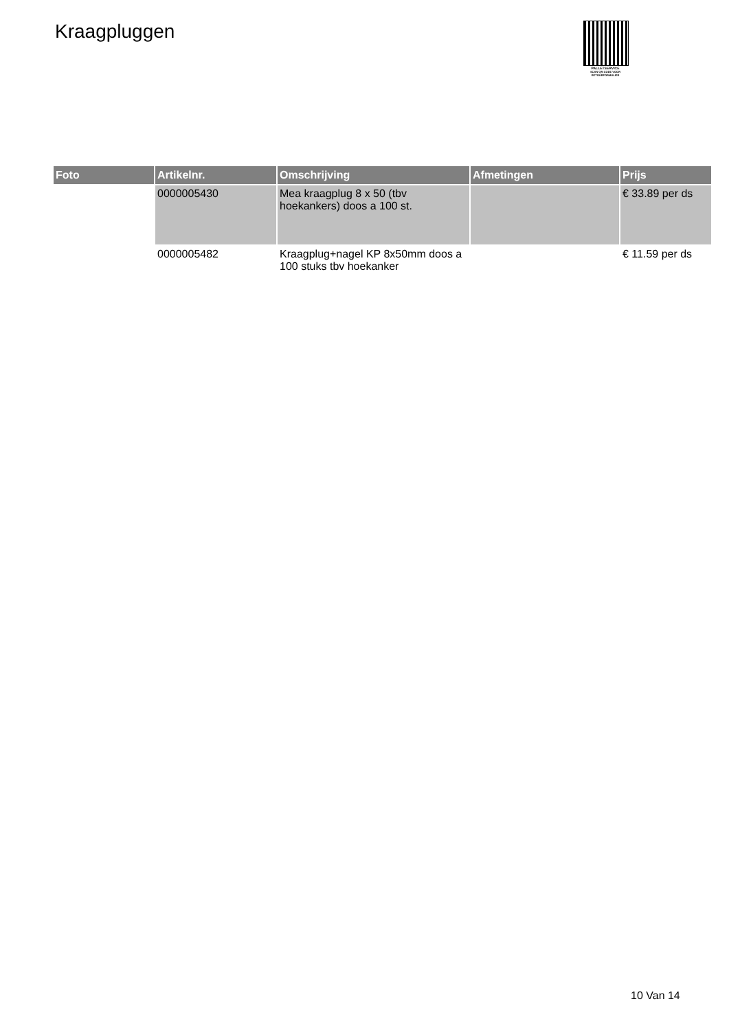Kraagpluggen
PALLETSERVICE
SCAN QR-CODE VOOR RETOURFORMULIER
| Foto | Artikelnr. | Omschrijving | Afmetingen | Prijs |
| --- | --- | --- | --- | --- |
| | 0000005430 | Mea kraagplug 8 x 50 (tbv hoekankers) doos a 100 st. | | € 33.89 per ds |
| | 0000005482 | Kraagplug+nagel KP 8x50mm doos a 100 stuks tbv hoekanker | | € 11.59 per ds |
10 Van 14